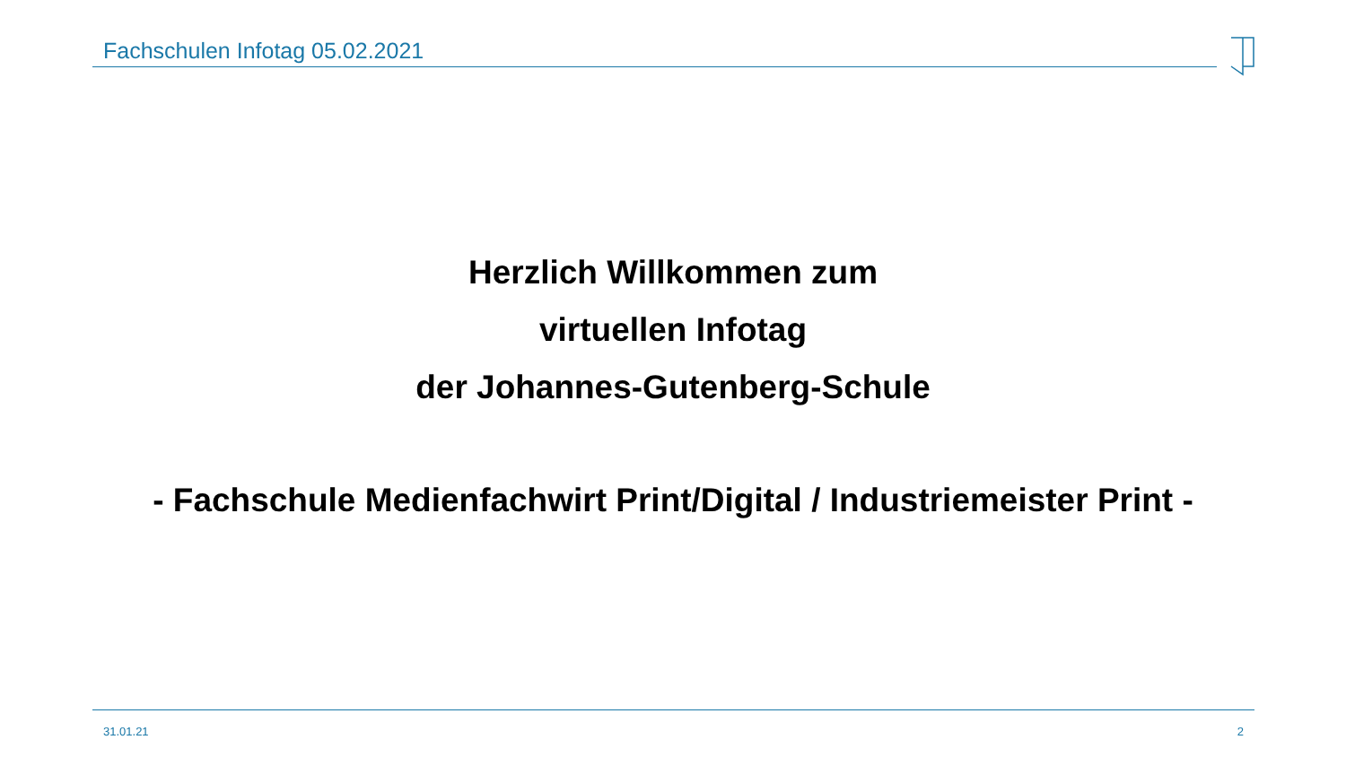Fachschulen Infotag 05.02.2021
Herzlich Willkommen zum
virtuellen Infotag
der Johannes-Gutenberg-Schule
- Fachschule Medienfachwirt Print/Digital / Industriemeister Print -
31.01.21 2